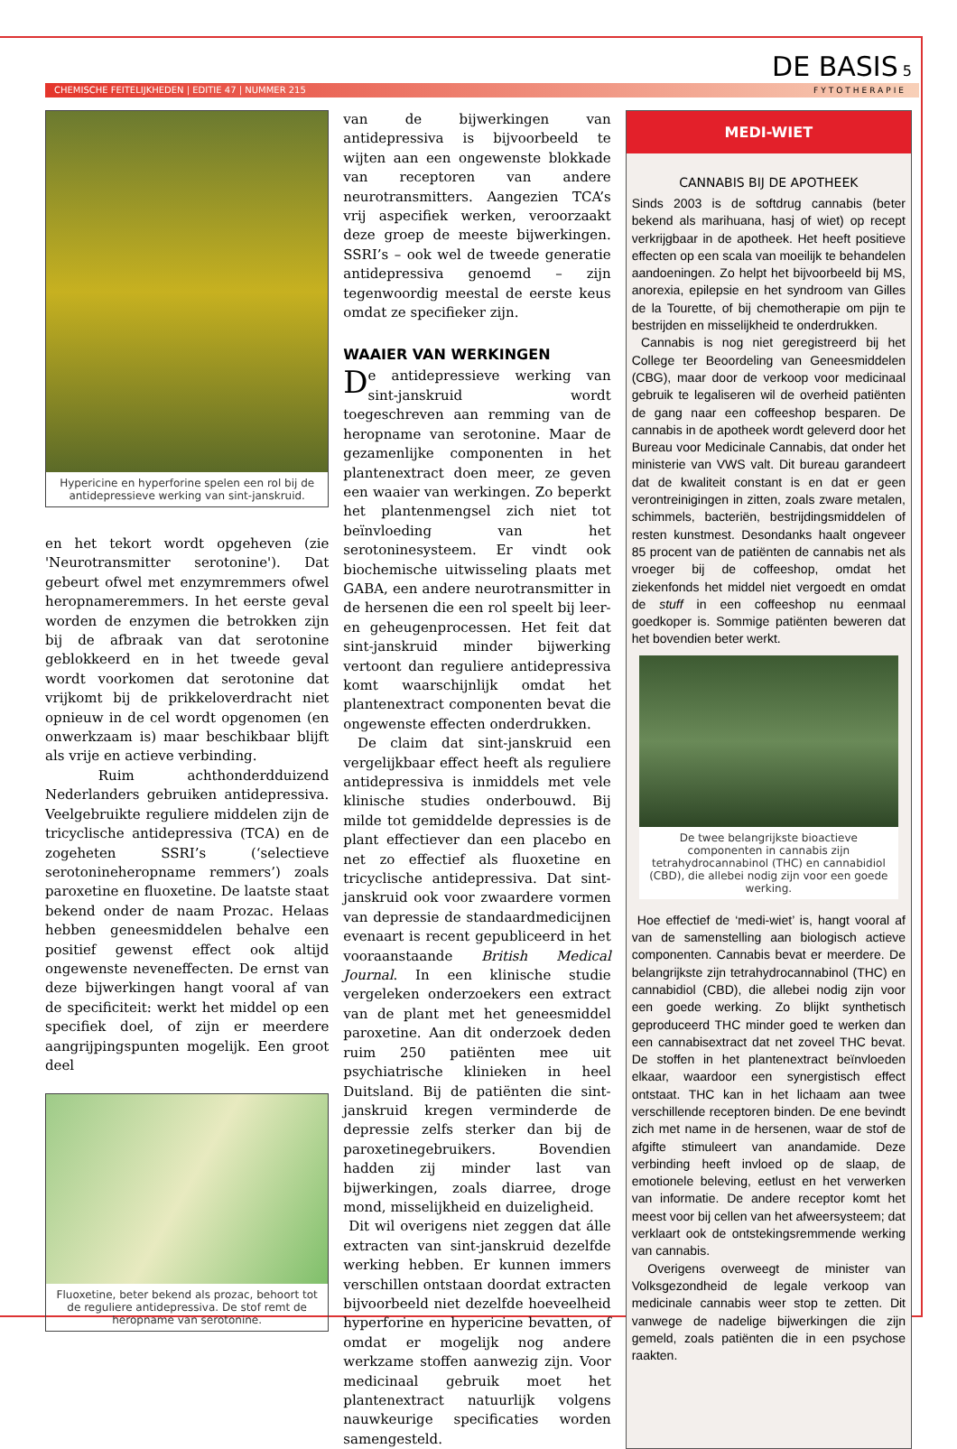DE BASIS 5
CHEMISCHE FEITELIJKHEDEN | EDITIE 47 | NUMMER 215 FYTOTHERAPIE
Hypericine en hyperforine spelen een rol bij de antidepressieve werking van sint-janskruid.
en het tekort wordt opgeheven (zie 'Neurotransmitter serotonine'). Dat gebeurt ofwel met enzymremmers ofwel heropnameremmers. In het eerste geval worden de enzymen die betrokken zijn bij de afbraak van dat serotonine geblokkeerd en in het tweede geval wordt voorkomen dat serotonine dat vrijkomt bij de prikkeloverdracht niet opnieuw in de cel wordt opgenomen (en onwerkzaam is) maar beschikbaar blijft als vrije en actieve verbinding.
Ruim achthonderdduizend Nederlanders gebruiken antidepressiva. Veelgebruikte reguliere middelen zijn de tricyclische antidepressiva (TCA) en de zogeheten SSRI’s (‘selectieve serotonineheropname remmers’) zoals paroxetine en fluoxetine. De laatste staat bekend onder de naam Prozac. Helaas hebben geneesmiddelen behalve een positief gewenst effect ook altijd ongewenste neveneffecten. De ernst van deze bijwerkingen hangt vooral af van de specificiteit: werkt het middel op een specifiek doel, of zijn er meerdere aangrijpingspunten mogelijk. Een groot deel
Fluoxetine, beter bekend als prozac, behoort tot de reguliere antidepressiva. De stof remt de heropname van serotonine.
van de bijwerkingen van antidepressiva is bijvoorbeeld te wijten aan een ongewenste blokkade van receptoren van andere neurotransmitters. Aangezien TCA’s vrij aspecifiek werken, veroorzaakt deze groep de meeste bijwerkingen. SSRI’s – ook wel de tweede generatie antidepressiva genoemd – zijn tegenwoordig meestal de eerste keus omdat ze specifieker zijn.
WAAIER VAN WERKINGEN
De antidepressieve werking van sint-janskruid wordt toegeschreven aan remming van de heropname van serotonine. Maar de gezamenlijke componenten in het plantenextract doen meer, ze geven een waaier van werkingen. Zo beperkt het plantenmengsel zich niet tot beïnvloeding van het serotoninesysteem. Er vindt ook biochemische uitwisseling plaats met GABA, een andere neurotransmitter in de hersenen die een rol speelt bij leer- en geheugenprocessen. Het feit dat sint-janskruid minder bijwerking vertoont dan reguliere antidepressiva komt waarschijnlijk omdat het plantenextract componenten bevat die ongewenste effecten onderdrukken.
De claim dat sint-janskruid een vergelijkbaar effect heeft als reguliere antidepressiva is inmiddels met vele klinische studies onderbouwd. Bij milde tot gemiddelde depressies is de plant effectiever dan een placebo en net zo effectief als fluoxetine en tricyclische antidepressiva. Dat sint-janskruid ook voor zwaardere vormen van depressie de standaardmedicijnen evenaart is recent gepubliceerd in het vooraanstaande British Medical Journal. In een klinische studie vergeleken onderzoekers een extract van de plant met het geneesmiddel paroxetine. Aan dit onderzoek deden ruim 250 patiënten mee uit psychiatrische klinieken in heel Duitsland. Bij de patiënten die sint-janskruid kregen verminderde de depressie zelfs sterker dan bij de paroxetinegebruikers. Bovendien hadden zij minder last van bijwerkingen, zoals diarree, droge mond, misselijkheid en duizeligheid.
Dit wil overigens niet zeggen dat álle extracten van sint-janskruid dezelfde werking hebben. Er kunnen immers verschillen ontstaan doordat extracten bijvoorbeeld niet dezelfde hoeveelheid hyperforine en hypericine bevatten, of omdat er mogelijk nog andere werkzame stoffen aanwezig zijn. Voor medicinaal gebruik moet het plantenextract natuurlijk volgens nauwkeurige specificaties worden samengesteld.
MEDI-WIET
CANNABIS BIJ DE APOTHEEK
Sinds 2003 is de softdrug cannabis (beter bekend als marihuana, hasj of wiet) op recept verkrijgbaar in de apotheek. Het heeft positieve effecten op een scala van moeilijk te behandelen aandoeningen. Zo helpt het bijvoorbeeld bij MS, anorexia, epilepsie en het syndroom van Gilles de la Tourette, of bij chemotherapie om pijn te bestrijden en misselijkheid te onderdrukken.
Cannabis is nog niet geregistreerd bij het College ter Beoordeling van Geneesmiddelen (CBG), maar door de verkoop voor medicinaal gebruik te legaliseren wil de overheid patiënten de gang naar een coffeeshop besparen. De cannabis in de apotheek wordt geleverd door het Bureau voor Medicinale Cannabis, dat onder het ministerie van VWS valt. Dit bureau garandeert dat de kwaliteit constant is en dat er geen verontreinigingen in zitten, zoals zware metalen, schimmels, bacteriën, bestrijdingsmiddelen of resten kunstmest. Desondanks haalt ongeveer 85 procent van de patiënten de cannabis net als vroeger bij de coffeeshop, omdat het ziekenfonds het middel niet vergoedt en omdat de stuff in een coffeeshop nu eenmaal goedkoper is. Sommige patiënten beweren dat het bovendien beter werkt.
De twee belangrijkste bioactieve componenten in cannabis zijn tetrahydrocannabinol (THC) en cannabidiol (CBD), die allebei nodig zijn voor een goede werking.
Hoe effectief de ‘medi-wiet’ is, hangt vooral af van de samenstelling aan biologisch actieve componenten. Cannabis bevat er meerdere. De belangrijkste zijn tetrahydrocannabinol (THC) en cannabidiol (CBD), die allebei nodig zijn voor een goede werking. Zo blijkt synthetisch geproduceerd THC minder goed te werken dan een cannabisextract dat net zoveel THC bevat. De stoffen in het plantenextract beïnvloeden elkaar, waardoor een synergistisch effect ontstaat. THC kan in het lichaam aan twee verschillende receptoren binden. De ene bevindt zich met name in de hersenen, waar de stof de afgifte stimuleert van anandamide. Deze verbinding heeft invloed op de slaap, de emotionele beleving, eetlust en het verwerken van informatie. De andere receptor komt het meest voor bij cellen van het afweersysteem; dat verklaart ook de ontstekingsremmende werking van cannabis.
Overigens overweegt de minister van Volksgezondheid de legale verkoop van medicinale cannabis weer stop te zetten. Dit vanwege de nadelige bijwerkingen die zijn gemeld, zoals patiënten die in een psychose raakten.